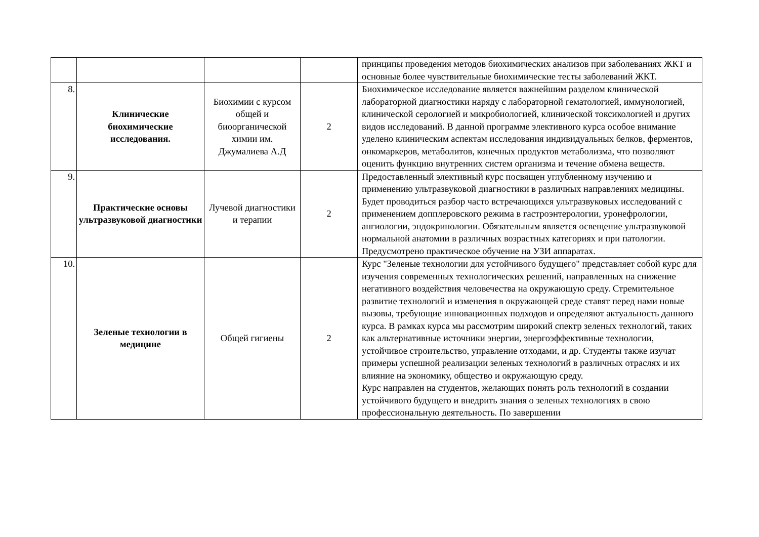| | | | | принципы проведения методов биохимических анализов при заболеваниях ЖКТ и основные более чувствительные биохимические тесты заболеваний ЖКТ. |
| 8. | Клинические биохимические исследования. | Биохимии с курсом общей и биоорганической химии им. Джумалиева А.Д | 2 | Биохимическое исследование является важнейшим разделом клинической лабораторной диагностики наряду с лабораторной гематологией, иммунологией, клинической серологией и микробиологией, клинической токсикологией и других видов исследований. В данной программе элективного курса особое внимание уделено клиническим аспектам исследования индивидуальных белков, ферментов, онкомаркеров, метаболитов, конечных продуктов метаболизма, что позволяют оценить функцию внутренних систем организма и течение обмена веществ. |
| 9. | Практические основы ультразвуковой диагностики | Лучевой диагностики и терапии | 2 | Предоставленный элективный курс посвящен углубленному изучению и применению ультразвуковой диагностики в различных направлениях медицины. Будет проводиться разбор часто встречающихся ультразвуковых исследований с применением допплеровского режима в гастроэнтерологии, уронефрологии, ангиологии, эндокринологии. Обязательным является освещение ультразвуковой нормальной анатомии в различных возрастных категориях и при патологии. Предусмотрено практическое обучение на УЗИ аппаратах. |
| 10. | Зеленые технологии в медицине | Общей гигиены | 2 | Курс "Зеленые технологии для устойчивого будущего" представляет собой курс для изучения современных технологических решений, направленных на снижение негативного воздействия человечества на окружающую среду. Стремительное развитие технологий и изменения в окружающей среде ставят перед нами новые вызовы, требующие инновационных подходов и определяют актуальность данного курса. В рамках курса мы рассмотрим широкий спектр зеленых технологий, таких как альтернативные источники энергии, энергоэффективные технологии, устойчивое строительство, управление отходами, и др. Студенты также изучат примеры успешной реализации зеленых технологий в различных отраслях и их влияние на экономику, общество и окружающую среду. Курс направлен на студентов, желающих понять роль технологий в создании устойчивого будущего и внедрить знания о зеленых технологиях в свою профессиональную деятельность. По завершении |